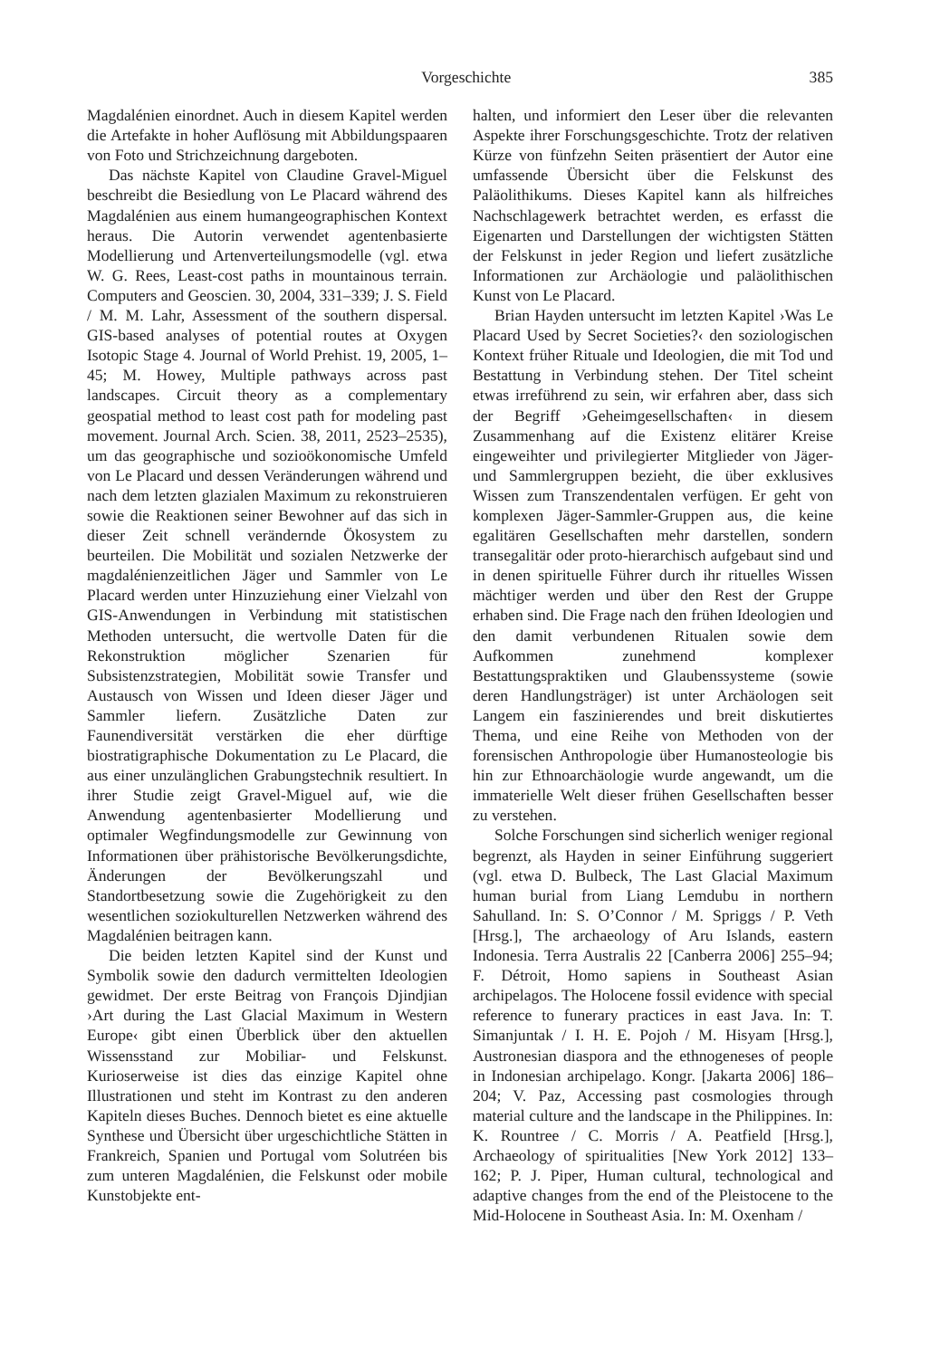Vorgeschichte 385
Magdalénien einordnet. Auch in diesem Kapitel werden die Artefakte in hoher Auflösung mit Abbildungspaaren von Foto und Strichzeichnung dargeboten.
Das nächste Kapitel von Claudine Gravel-Miguel beschreibt die Besiedlung von Le Placard während des Magdalénien aus einem humangeographischen Kontext heraus. Die Autorin verwendet agentenbasierte Modellierung und Artenverteilungsmodelle (vgl. etwa W. G. Rees, Least-cost paths in mountainous terrain. Computers and Geoscien. 30, 2004, 331–339; J. S. Field / M. M. Lahr, Assessment of the southern dispersal. GIS-based analyses of potential routes at Oxygen Isotopic Stage 4. Journal of World Prehist. 19, 2005, 1–45; M. Howey, Multiple pathways across past landscapes. Circuit theory as a complementary geospatial method to least cost path for modeling past movement. Journal Arch. Scien. 38, 2011, 2523–2535), um das geographische und sozioökonomische Umfeld von Le Placard und dessen Veränderungen während und nach dem letzten glazialen Maximum zu rekonstruieren sowie die Reaktionen seiner Bewohner auf das sich in dieser Zeit schnell verändernde Ökosystem zu beurteilen. Die Mobilität und sozialen Netzwerke der magdalénienzeitlichen Jäger und Sammler von Le Placard werden unter Hinzuziehung einer Vielzahl von GIS-Anwendungen in Verbindung mit statistischen Methoden untersucht, die wertvolle Daten für die Rekonstruktion möglicher Szenarien für Subsistenzstrategien, Mobilität sowie Transfer und Austausch von Wissen und Ideen dieser Jäger und Sammler liefern. Zusätzliche Daten zur Faunendiversität verstärken die eher dürftige biostratigraphische Dokumentation zu Le Placard, die aus einer unzulänglichen Grabungstechnik resultiert. In ihrer Studie zeigt Gravel-Miguel auf, wie die Anwendung agentenbasierter Modellierung und optimaler Wegfindungsmodelle zur Gewinnung von Informationen über prähistorische Bevölkerungsdichte, Änderungen der Bevölkerungszahl und Standortbesetzung sowie die Zugehörigkeit zu den wesentlichen soziokulturellen Netzwerken während des Magdalénien beitragen kann.
Die beiden letzten Kapitel sind der Kunst und Symbolik sowie den dadurch vermittelten Ideologien gewidmet. Der erste Beitrag von François Djindjian ›Art during the Last Glacial Maximum in Western Europe‹ gibt einen Überblick über den aktuellen Wissensstand zur Mobiliar- und Felskunst. Kurioserweise ist dies das einzige Kapitel ohne Illustrationen und steht im Kontrast zu den anderen Kapiteln dieses Buches. Dennoch bietet es eine aktuelle Synthese und Übersicht über urgeschichtliche Stätten in Frankreich, Spanien und Portugal vom Solutréen bis zum unteren Magdalénien, die Felskunst oder mobile Kunstobjekte ent-
halten, und informiert den Leser über die relevanten Aspekte ihrer Forschungsgeschichte. Trotz der relativen Kürze von fünfzehn Seiten präsentiert der Autor eine umfassende Übersicht über die Felskunst des Paläolithikums. Dieses Kapitel kann als hilfreiches Nachschlagewerk betrachtet werden, es erfasst die Eigenarten und Darstellungen der wichtigsten Stätten der Felskunst in jeder Region und liefert zusätzliche Informationen zur Archäologie und paläolithischen Kunst von Le Placard.
Brian Hayden untersucht im letzten Kapitel ›Was Le Placard Used by Secret Societies?‹ den soziologischen Kontext früher Rituale und Ideologien, die mit Tod und Bestattung in Verbindung stehen. Der Titel scheint etwas irreführend zu sein, wir erfahren aber, dass sich der Begriff ›Geheimgesellschaften‹ in diesem Zusammenhang auf die Existenz elitärer Kreise eingeweihter und privilegierter Mitglieder von Jäger- und Sammlergruppen bezieht, die über exklusives Wissen zum Transzendentalen verfügen. Er geht von komplexen Jäger-Sammler-Gruppen aus, die keine egalitären Gesellschaften mehr darstellen, sondern transegalitär oder proto-hierarchisch aufgebaut sind und in denen spirituelle Führer durch ihr rituelles Wissen mächtiger werden und über den Rest der Gruppe erhaben sind. Die Frage nach den frühen Ideologien und den damit verbundenen Ritualen sowie dem Aufkommen zunehmend komplexer Bestattungspraktiken und Glaubenssysteme (sowie deren Handlungsträger) ist unter Archäologen seit Langem ein faszinierendes und breit diskutiertes Thema, und eine Reihe von Methoden von der forensischen Anthropologie über Humanosteologie bis hin zur Ethnoarchäologie wurde angewandt, um die immaterielle Welt dieser frühen Gesellschaften besser zu verstehen.
Solche Forschungen sind sicherlich weniger regional begrenzt, als Hayden in seiner Einführung suggeriert (vgl. etwa D. Bulbeck, The Last Glacial Maximum human burial from Liang Lemdubu in northern Sahulland. In: S. O’Connor / M. Spriggs / P. Veth [Hrsg.], The archaeology of Aru Islands, eastern Indonesia. Terra Australis 22 [Canberra 2006] 255–94; F. Détroit, Homo sapiens in Southeast Asian archipelagos. The Holocene fossil evidence with special reference to funerary practices in east Java. In: T. Simanjuntak / I. H. E. Pojoh / M. Hisyam [Hrsg.], Austronesian diaspora and the ethnogeneses of people in Indonesian archipelago. Kongr. [Jakarta 2006] 186–204; V. Paz, Accessing past cosmologies through material culture and the landscape in the Philippines. In: K. Rountree / C. Morris / A. Peatfield [Hrsg.], Archaeology of spiritualities [New York 2012] 133–162; P. J. Piper, Human cultural, technological and adaptive changes from the end of the Pleistocene to the Mid-Holocene in Southeast Asia. In: M. Oxenham /